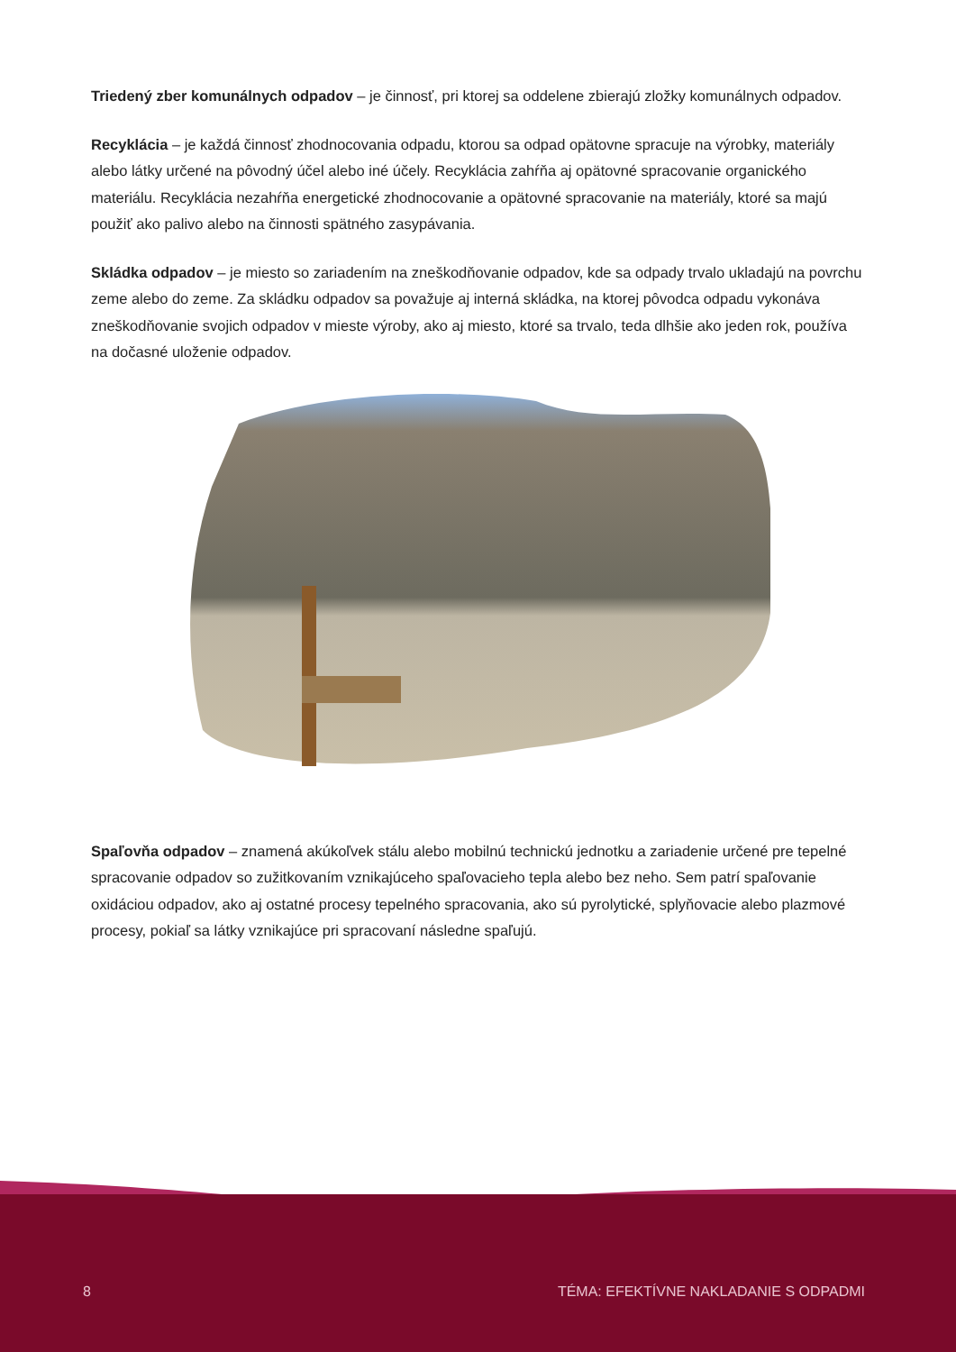Triedený zber komunálnych odpadov – je činnosť, pri ktorej sa oddelene zbierajú zložky komunálnych odpadov.
Recyklácia – je každá činnosť zhodnocovania odpadu, ktorou sa odpad opätovne spracuje na výrobky, materiály alebo látky určené na pôvodný účel alebo iné účely. Recyklácia zahŕňa aj opätovné spracovanie organického materiálu. Recyklácia nezahŕňa energetické zhodnocovanie a opätovné spracovanie na materiály, ktoré sa majú použiť ako palivo alebo na činnosti spätného zasypávania.
Skládka odpadov – je miesto so zariadením na zneškodňovanie odpadov, kde sa odpady trvalo ukladajú na povrchu zeme alebo do zeme. Za skládku odpadov sa považuje aj interná skládka, na ktorej pôvodca odpadu vykonáva zneškodňovanie svojich odpadov v mieste výroby, ako aj miesto, ktoré sa trvalo, teda dlhšie ako jeden rok, používa na dočasné uloženie odpadov.
Spaľovňa odpadov – znamená akúkoľvek stálu alebo mobilnú technickú jednotku a zariadenie určené pre tepelné spracovanie odpadov so zužitkovaním vznikajúceho spaľovacieho tepla alebo bez neho. Sem patrí spaľovanie oxidáciou odpadov, ako aj ostatné procesy tepelného spracovania, ako sú pyrolytické, splyňovacie alebo plazmové procesy, pokiaľ sa látky vznikajúce pri spracovaní následne spaľujú.
8 TÉMA: EFEKTÍVNE NAKLADANIE S ODPADMI